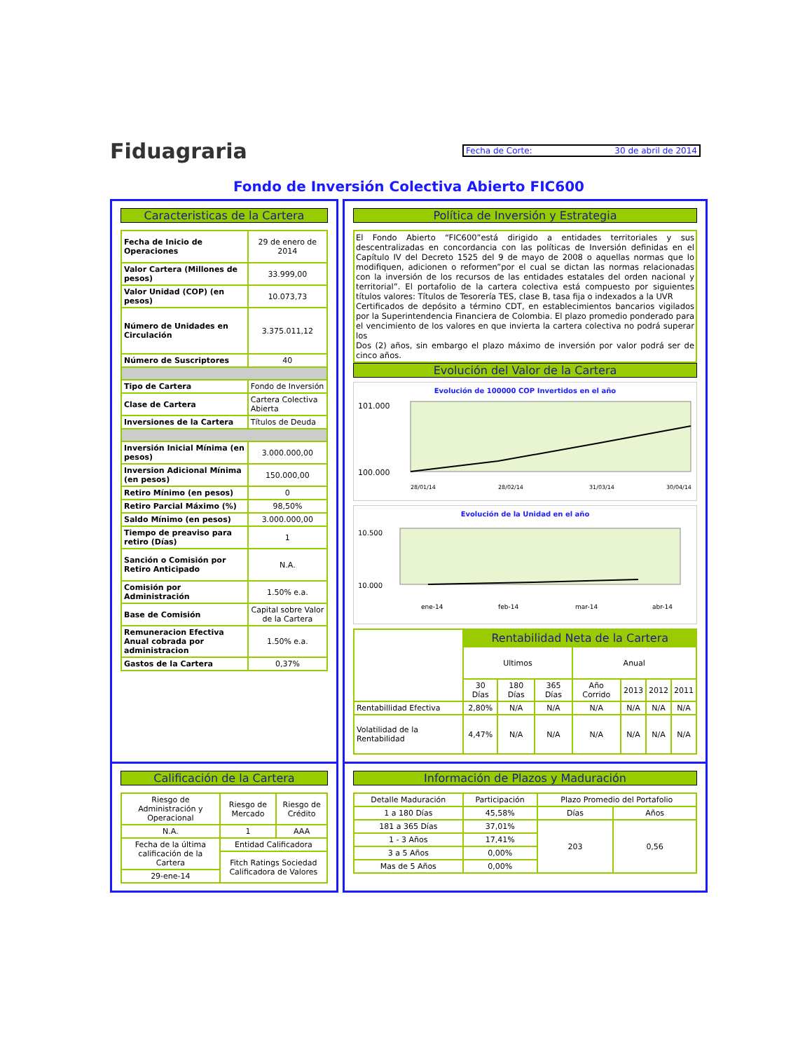Fiduagraria
Fecha de Corte: 30 de abril de 2014
Fondo de Inversión Colectiva Abierto FIC600
Caracteristicas de la Cartera
| Fecha de Inicio de Operaciones | 29 de enero de 2014 |
| Valor Cartera (Millones de pesos) | 33.999,00 |
| Valor Unidad (COP) (en pesos) | 10.073,73 |
| Número de Unidades en Circulación | 3.375.011,12 |
| Número de Suscriptores | 40 |
| Tipo de Cartera | Fondo de Inversión |
| Clase de Cartera | Cartera Colectiva Abierta |
| Inversiones de la Cartera | Títulos de Deuda |
| Inversión Inicial Mínima (en pesos) | 3.000.000,00 |
| Inversion Adicional Mínima (en pesos) | 150.000,00 |
| Retiro Mínimo (en pesos) | 0 |
| Retiro Parcial Máximo (%) | 98,50% |
| Saldo Mínimo (en pesos) | 3.000.000,00 |
| Tiempo de preaviso para retiro (Días) | 1 |
| Sanción o Comisión por Retiro Anticipado | N.A. |
| Comisión por Administración | 1.50% e.a. |
| Base de Comisión | Capital sobre Valor de la Cartera |
| Remuneracion Efectiva Anual cobrada por administracion | 1.50% e.a. |
| Gastos de la Cartera | 0,37% |
Política de Inversión y Estrategia
El Fondo Abierto “FIC600”está dirigido a entidades territoriales y sus descentralizadas en concordancia con las políticas de Inversión definidas en el Capítulo IV del Decreto 1525 del 9 de mayo de 2008 o aquellas normas que lo modifiquen, adicionen o reformen”por el cual se dictan las normas relacionadas con la inversión de los recursos de las entidades estatales del orden nacional y territorial”. El portafolio de la cartera colectiva está compuesto por siguientes títulos valores: Títulos de Tesorería TES, clase B, tasa fija o indexados a la UVR
Certificados de depósito a término CDT, en establecimientos bancarios vigilados por la Superintendencia Financiera de Colombia. El plazo promedio ponderado para el vencimiento de los valores en que invierta la cartera colectiva no podrá superar los
Dos (2) años, sin embargo el plazo máximo de inversión por valor podrá ser de cinco años.
Evolución del Valor de la Cartera
Evolución de 100000 COP Invertidos en el año
101.000
100.000
28/01/14
28/02/14
31/03/14
30/04/14
Evolución de la Unidad en el año
10.500
10.000
ene-14
feb-14
mar-14
abr-14
| | Rentabilidad Neta de la Cartera | | | | | | |
| | Ultimos | | | Anual | | | |
| | 30 Días | 180 Días | 365 Días | Año Corrido | 2013 | 2012 | 2011 |
| Rentabillidad Efectiva | 2,80% | N/A | N/A | N/A | N/A | N/A | N/A |
| Volatilidad de la Rentabilidad | 4,47% | N/A | N/A | N/A | N/A | N/A | N/A |
Calificación de la Cartera
| Riesgo de Administración y Operacional | Riesgo de Mercado | Riesgo de Crédito |
| N.A. | 1 | AAA |
| Fecha de la última calificación de la Cartera | Entidad Calificadora | |
| | Fitch Ratings Sociedad Calificadora de Valores | |
| 29-ene-14 | | |
Información de Plazos y Maduración
| Detalle Maduración | Participación | Plazo Promedio del Portafolio | |
| 1 a 180 Días | 45,58% | Días | Años |
| 181 a 365 Días | 37,01% | 203 | 0,56 |
| 1 - 3 Años | 17,41% | | |
| 3 a 5 Años | 0,00% | | |
| Mas de 5 Años | 0,00% | | |